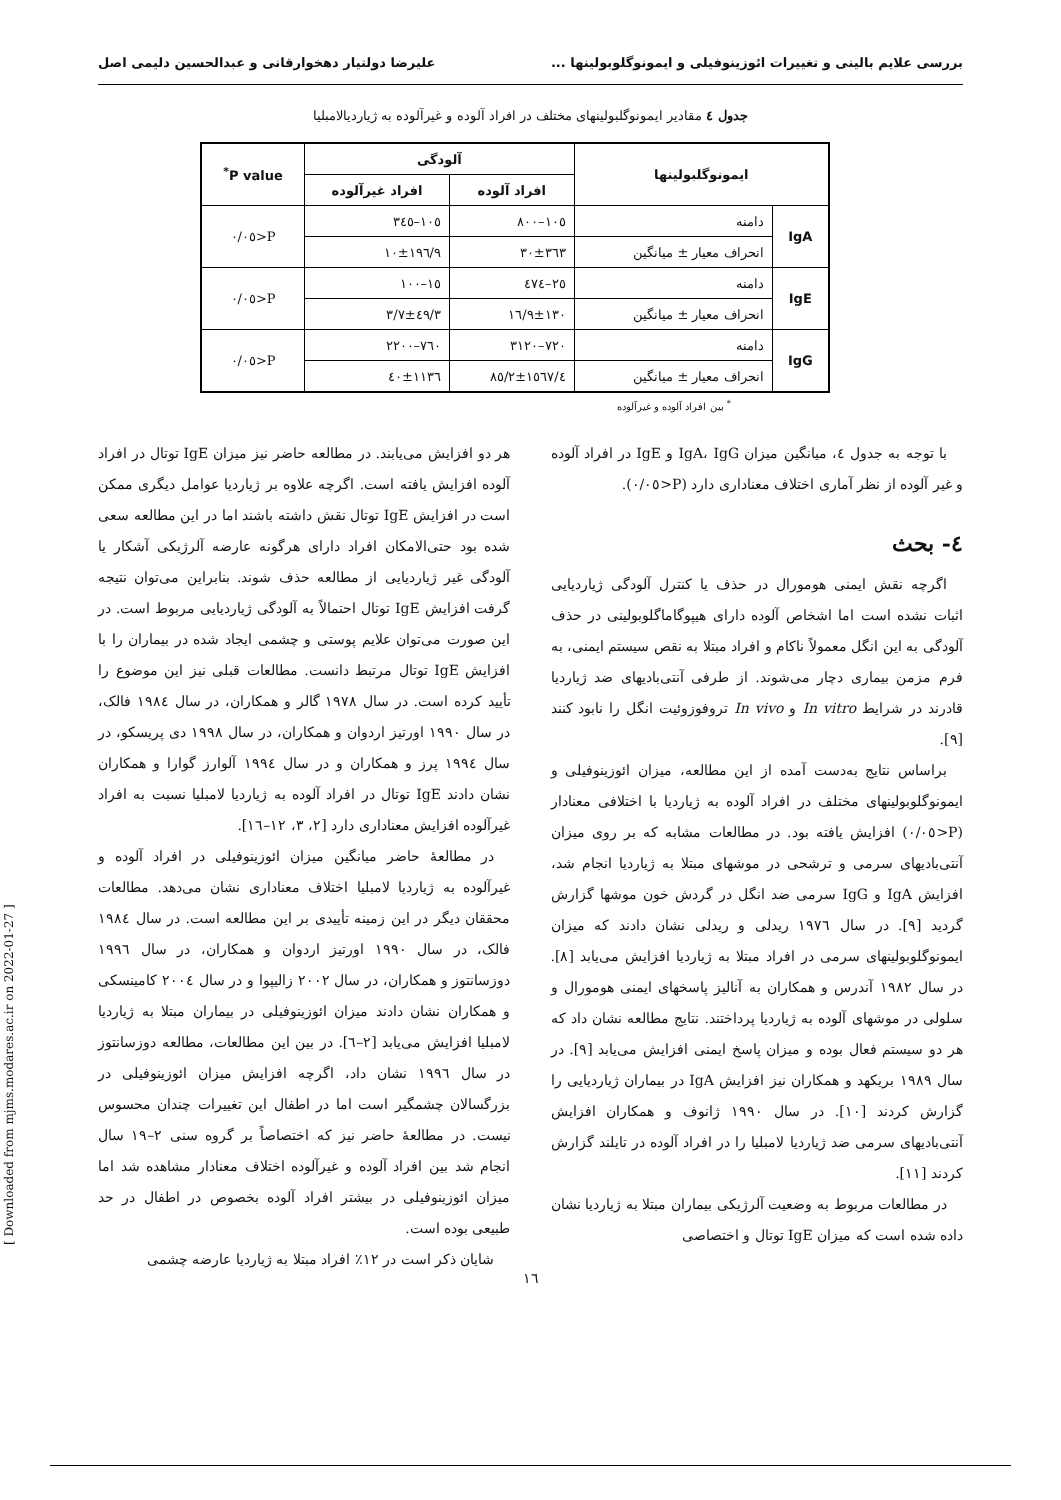بررسی علایم بالینی و تغییرات ائوزینوفیلی و ایمونوگلوبولینها ... علیرضا دولتیار دهخوارقانی و عبدالحسین دلیمی اصل
جدول ٤ مقادیر ایمونوگلبولینهای مختلف در افراد آلوده و غیرآلوده به ژیاردیالامبلیا
| ایمونوگلبولینها | | آلودگی | | P value<sup>*</sup> |
| --- | --- | --- | --- | --- |
| | | افراد آلوده | افراد غیرآلوده | |
| IgA | دامنه | ١٠٥–٨٠٠ | ١٠٥–٣٤٥ | P<٠/٠٥ |
| | انحراف معیار ± میانگین | ٣٦٣±٣٠ | ١٩٦/٩±١٠ | |
| IgE | دامنه | ٢٥–٤٧٤ | ١٥–١٠٠ | P<٠/٠٥ |
| | انحراف معیار ± میانگین | ١٣٠±١٦/٩ | ٤٩/٣±٣/٧ | |
| IgG | دامنه | ٧٢٠–٣١٢٠ | ٧٦٠–٢٢٠٠ | P<٠/٠٥ |
| | انحراف معیار ± میانگین | ١٥٦٧/٤±٨٥/٢ | ١١٣٦±٤٠ | |
<sup>*</sup> بین افراد آلوده و غیرآلوده
با توجه به جدول ٤، میانگین میزان IgA، IgG و IgE در افراد آلوده و غیر آلوده از نظر آماری اختلاف معناداری دارد (P<٠/٠٥).
٤- بحث
اگرچه نقش ایمنی هومورال در حذف یا کنترل آلودگی ژیاردیایی اثبات نشده است اما اشخاص آلوده دارای هیپوگاماگلوبولینی در حذف آلودگی به این انگل معمولاً ناکام و افراد مبتلا به نقص سیستم ایمنی، به فرم مزمن بیماری دچار می‌شوند. از طرفی آنتی‌بادیهای ضد ژیاردیا قادرند در شرایط In vitro و In vivo تروفوزوئیت انگل را نابود کنند [٩].
براساس نتایج به‌دست آمده از این مطالعه، میزان ائوزینوفیلی و ایمونوگلوبولینهای مختلف در افراد آلوده به ژیاردیا با اختلافی معنادار (P<٠/٠٥) افزایش یافته بود. در مطالعات مشابه که بر روی میزان آنتی‌بادیهای سرمی و ترشحی در موشهای مبتلا به ژیاردیا انجام شد، افزایش IgA و IgG سرمی ضد انگل در گردش خون موشها گزارش گردید [٩]. در سال ١٩٧٦ ریدلی و ریدلی نشان دادند که میزان ایمونوگلوبولینهای سرمی در افراد مبتلا به ژیاردیا افزایش می‌یابد [٨]. در سال ١٩٨٢ آندرس و همکاران به آنالیز پاسخهای ایمنی هومورال و سلولی در موشهای آلوده به ژیاردیا پرداختند. نتایج مطالعه نشان داد که هر دو سیستم فعال بوده و میزان پاسخ ایمنی افزایش می‌یابد [٩]. در سال ١٩٨٩ بریکهد و همکاران نیز افزایش IgA در بیماران ژیاردیایی را گزارش کردند [١٠]. در سال ١٩٩٠ ژانوف و همکاران افزایش آنتی‌بادیهای سرمی ضد ژیاردیا لامبلیا را در افراد آلوده در تایلند گزارش کردند [١١].
در مطالعات مربوط به وضعیت آلرژیکی بیماران مبتلا به ژیاردیا نشان داده شده است که میزان IgE توتال و اختصاصی
هر دو افزایش می‌یابند. در مطالعه حاضر نیز میزان IgE توتال در افراد آلوده افزایش یافته است. اگرچه علاوه بر ژیاردیا عوامل دیگری ممکن است در افزایش IgE توتال نقش داشته باشند اما در این مطالعه سعی شده بود حتی‌الامکان افراد دارای هرگونه عارضه آلرژیکی آشکار یا آلودگی غیر ژیاردیایی از مطالعه حذف شوند. بنابراین می‌توان نتیجه گرفت افزایش IgE توتال احتمالاً به آلودگی ژیاردیایی مربوط است. در این صورت می‌توان علایم پوستی و چشمی ایجاد شده در بیماران را با افزایش IgE توتال مرتبط دانست. مطالعات قبلی نیز این موضوع را تأیید کرده است. در سال ١٩٧٨ گالر و همکاران، در سال ١٩٨٤ فالک، در سال ١٩٩٠ اورتیز اردوان و همکاران، در سال ١٩٩٨ دی پریسکو، در سال ١٩٩٤ پرز و همکاران و در سال ١٩٩٤ آلوارز گوارا و همکاران نشان دادند IgE توتال در افراد آلوده به ژیاردیا لامبلیا نسبت به افراد غیرآلوده افزایش معناداری دارد [٢، ٣، ١٢–١٦].
در مطالعهٔ حاضر میانگین میزان ائوزینوفیلی در افراد آلوده و غیرآلوده به ژیاردیا لامبلیا اختلاف معناداری نشان می‌دهد. مطالعات محققان دیگر در این زمینه تأییدی بر این مطالعه است. در سال ١٩٨٤ فالک، در سال ١٩٩٠ اورتیز اردوان و همکاران، در سال ١٩٩٦ دوزسانتوز و همکاران، در سال ٢٠٠٢ زالیپوا و در سال ٢٠٠٤ کامینسکی و همکاران نشان دادند میزان ائوزینوفیلی در بیماران مبتلا به ژیاردیا لامبلیا افزایش می‌یابد [٢–٦]. در بین این مطالعات، مطالعه دوزسانتوز در سال ١٩٩٦ نشان داد، اگرچه افزایش میزان ائوزینوفیلی در بزرگسالان چشمگیر است اما در اطفال این تغییرات چندان محسوس نیست. در مطالعهٔ حاضر نیز که اختصاصاً بر گروه سنی ٢–١٩ سال انجام شد بین افراد آلوده و غیرآلوده اختلاف معنادار مشاهده شد اما میزان ائوزینوفیلی در بیشتر افراد آلوده بخصوص در اطفال در حد طبیعی بوده است.
شایان ذکر است در ١٢٪ افراد مبتلا به ژیاردیا عارضه چشمی
[ Downloaded from mjms.modares.ac.ir on 2022-01-27 ]
١٦